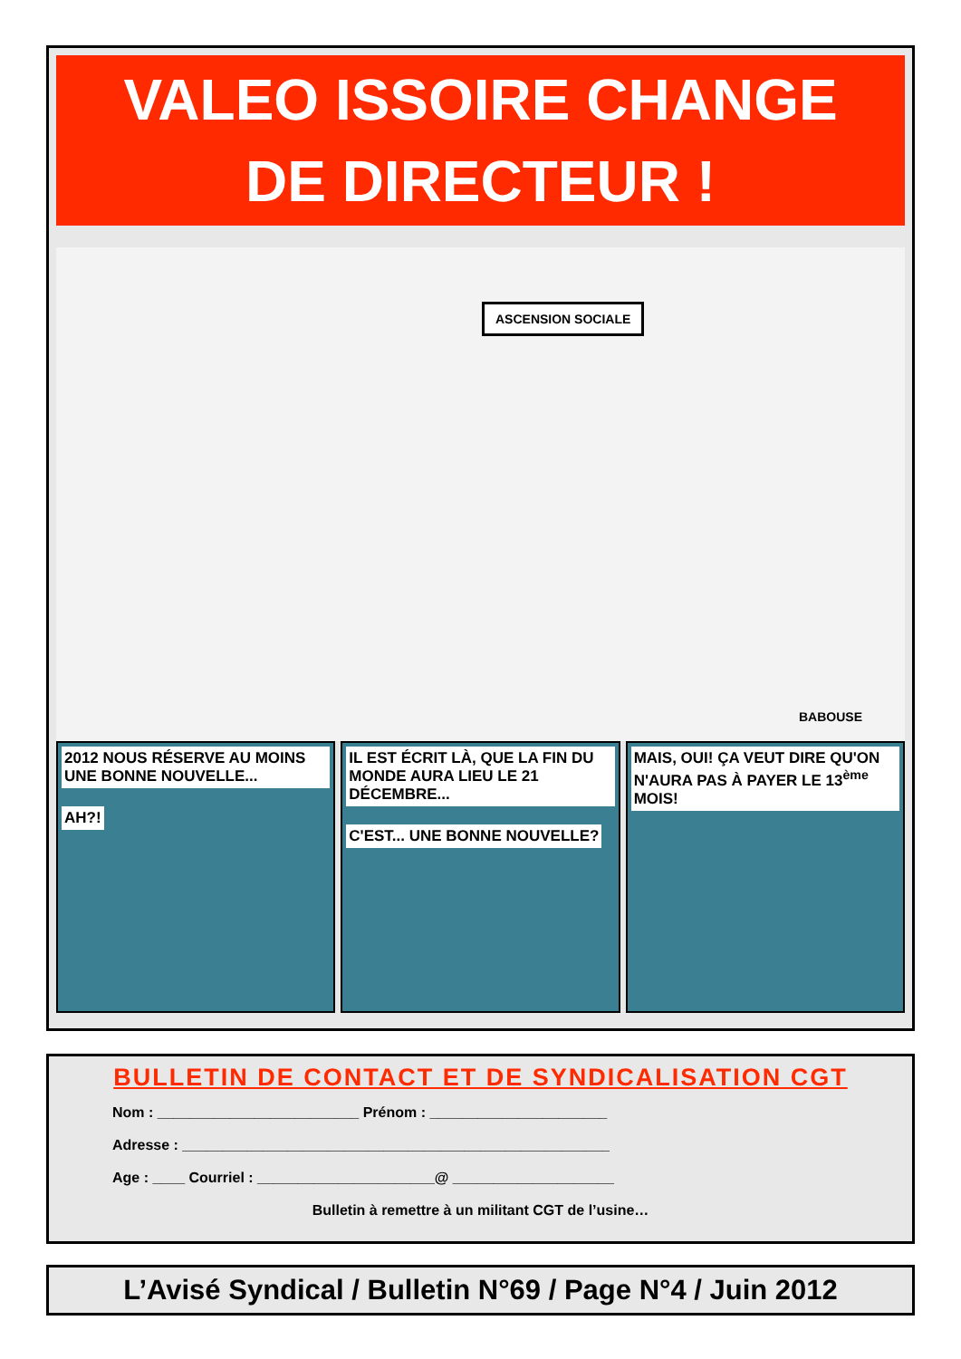VALEO ISSOIRE CHANGE
DE DIRECTEUR !
ASCENSION SOCIALE
BABOUSE
2012 NOUS RÉSERVE AU MOINS UNE BONNE NOUVELLE...
AH?!
IL EST ÉCRIT LÀ, QUE LA FIN DU MONDE AURA LIEU LE 21 DÉCEMBRE...
C'EST... UNE BONNE NOUVELLE?
MAIS, OUI! ÇA VEUT DIRE QU'ON N'AURA PAS À PAYER LE 13<sup>ème</sup> MOIS!
BULLETIN DE CONTACT ET DE SYNDICALISATION CGT
Nom : _________________________ Prénom : ______________________
Adresse : _____________________________________________________
Age : ____ Courriel : ______________________@ ____________________
Bulletin à remettre à un militant CGT de l’usine…
L’Avisé Syndical / Bulletin N°69 / Page N°4 / Juin 2012